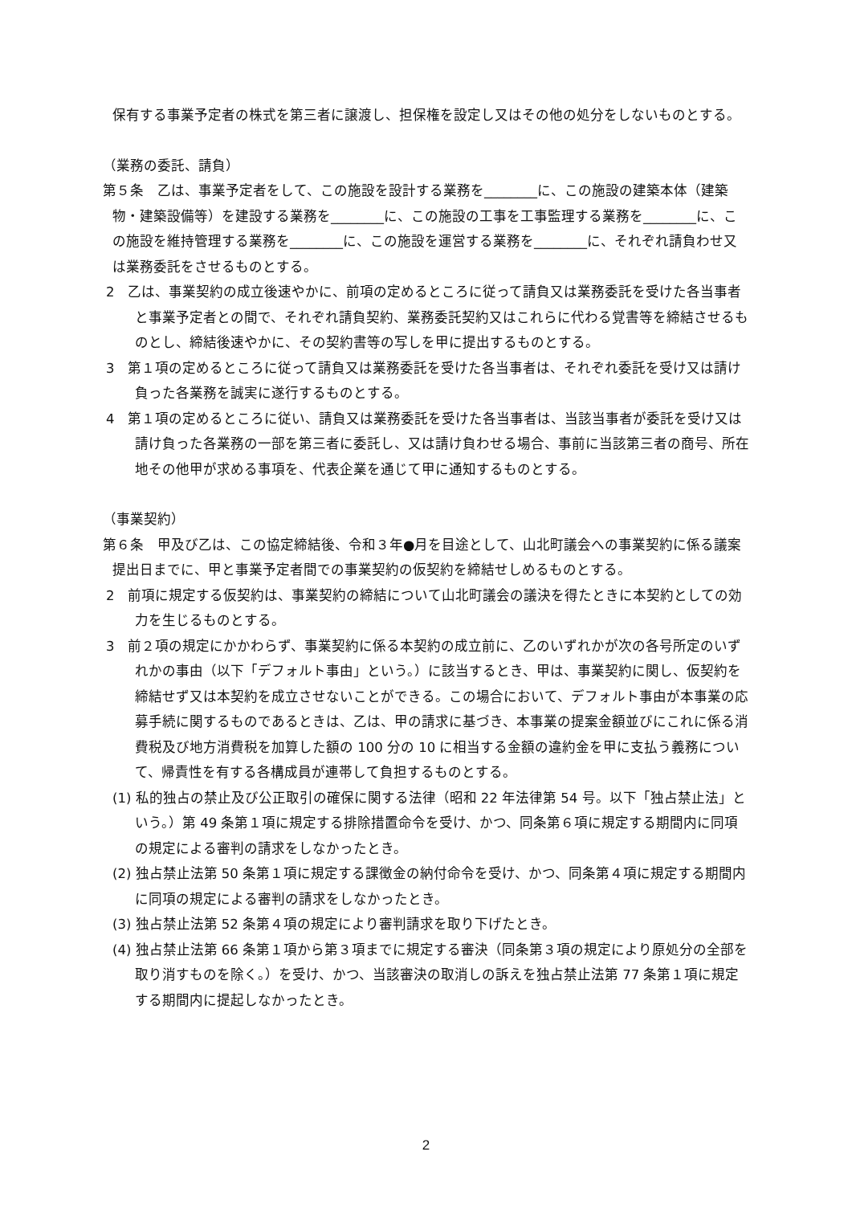保有する事業予定者の株式を第三者に譲渡し、担保権を設定し又はその他の処分をしないものとする。
（業務の委託、請負）
第５条　乙は、事業予定者をして、この施設を設計する業務を________に、この施設の建築本体（建築物・建築設備等）を建設する業務を________に、この施設の工事を工事監理する業務を________に、この施設を維持管理する業務を________に、この施設を運営する業務を________に、それぞれ請負わせ又は業務委託をさせるものとする。
2　乙は、事業契約の成立後速やかに、前項の定めるところに従って請負又は業務委託を受けた各当事者と事業予定者との間で、それぞれ請負契約、業務委託契約又はこれらに代わる覚書等を締結させるものとし、締結後速やかに、その契約書等の写しを甲に提出するものとする。
3　第１項の定めるところに従って請負又は業務委託を受けた各当事者は、それぞれ委託を受け又は請け負った各業務を誠実に遂行するものとする。
4　第１項の定めるところに従い、請負又は業務委託を受けた各当事者は、当該当事者が委託を受け又は請け負った各業務の一部を第三者に委託し、又は請け負わせる場合、事前に当該第三者の商号、所在地その他甲が求める事項を、代表企業を通じて甲に通知するものとする。
（事業契約）
第６条　甲及び乙は、この協定締結後、令和３年●月を目途として、山北町議会への事業契約に係る議案提出日までに、甲と事業予定者間での事業契約の仮契約を締結せしめるものとする。
2　前項に規定する仮契約は、事業契約の締結について山北町議会の議決を得たときに本契約としての効力を生じるものとする。
3　前２項の規定にかかわらず、事業契約に係る本契約の成立前に、乙のいずれかが次の各号所定のいずれかの事由（以下「デフォルト事由」という。）に該当するとき、甲は、事業契約に関し、仮契約を締結せず又は本契約を成立させないことができる。この場合において、デフォルト事由が本事業の応募手続に関するものであるときは、乙は、甲の請求に基づき、本事業の提案金額並びにこれに係る消費税及び地方消費税を加算した額の 100 分の 10 に相当する金額の違約金を甲に支払う義務について、帰責性を有する各構成員が連帯して負担するものとする。
(1) 私的独占の禁止及び公正取引の確保に関する法律（昭和 22 年法律第 54 号。以下「独占禁止法」という。）第 49 条第１項に規定する排除措置命令を受け、かつ、同条第６項に規定する期間内に同項の規定による審判の請求をしなかったとき。
(2) 独占禁止法第 50 条第１項に規定する課徴金の納付命令を受け、かつ、同条第４項に規定する期間内に同項の規定による審判の請求をしなかったとき。
(3) 独占禁止法第 52 条第４項の規定により審判請求を取り下げたとき。
(4) 独占禁止法第 66 条第１項から第３項までに規定する審決（同条第３項の規定により原処分の全部を取り消すものを除く。）を受け、かつ、当該審決の取消しの訴えを独占禁止法第 77 条第１項に規定する期間内に提起しなかったとき。
2